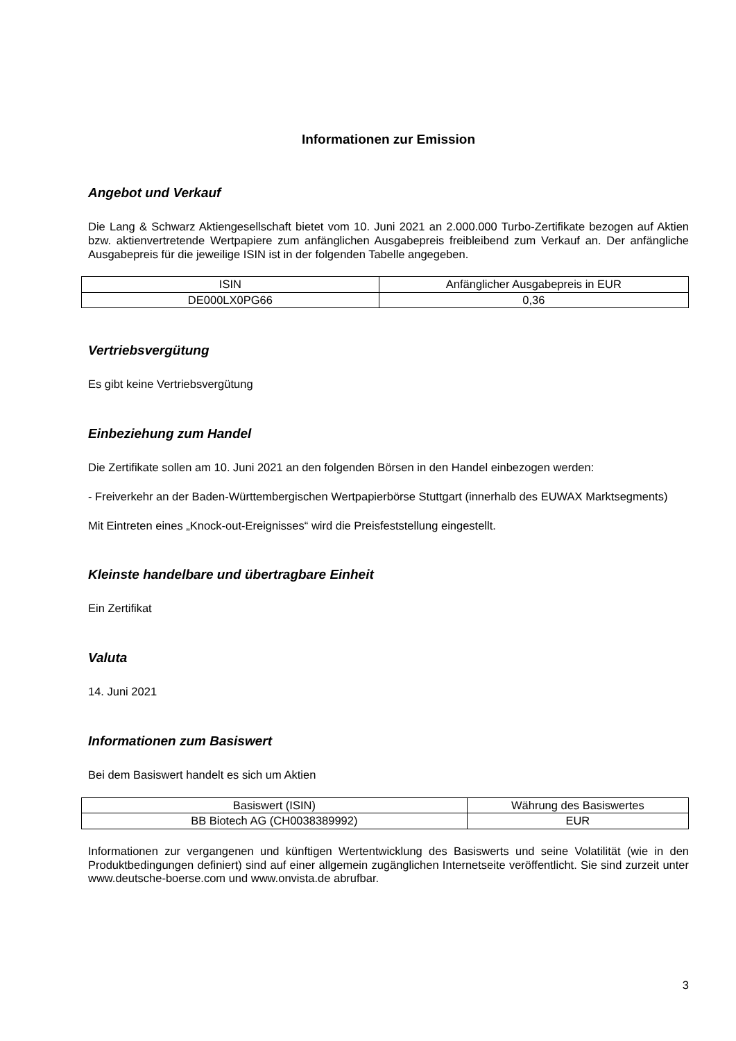Informationen zur Emission
Angebot und Verkauf
Die Lang & Schwarz Aktiengesellschaft bietet vom 10. Juni 2021 an 2.000.000 Turbo-Zertifikate bezogen auf Aktien bzw. aktienvertretende Wertpapiere zum anfänglichen Ausgabepreis freibleibend zum Verkauf an. Der anfängliche Ausgabepreis für die jeweilige ISIN ist in der folgenden Tabelle angegeben.
| ISIN | Anfänglicher Ausgabepreis in EUR |
| --- | --- |
| DE000LX0PG66 | 0,36 |
Vertriebsvergütung
Es gibt keine Vertriebsvergütung
Einbeziehung zum Handel
Die Zertifikate sollen am 10. Juni 2021 an den folgenden Börsen in den Handel einbezogen werden:
- Freiverkehr an der Baden-Württembergischen Wertpapierbörse Stuttgart (innerhalb des EUWAX Marktsegments)
Mit Eintreten eines „Knock-out-Ereignisses“ wird die Preisfeststellung eingestellt.
Kleinste handelbare und übertragbare Einheit
Ein Zertifikat
Valuta
14. Juni 2021
Informationen zum Basiswert
Bei dem Basiswert handelt es sich um Aktien
| Basiswert (ISIN) | Währung des Basiswertes |
| --- | --- |
| BB Biotech AG (CH0038389992) | EUR |
Informationen zur vergangenen und künftigen Wertentwicklung des Basiswerts und seine Volatilität (wie in den Produktbedingungen definiert) sind auf einer allgemein zugänglichen Internetseite veröffentlicht. Sie sind zurzeit unter www.deutsche-boerse.com und www.onvista.de abrufbar.
3